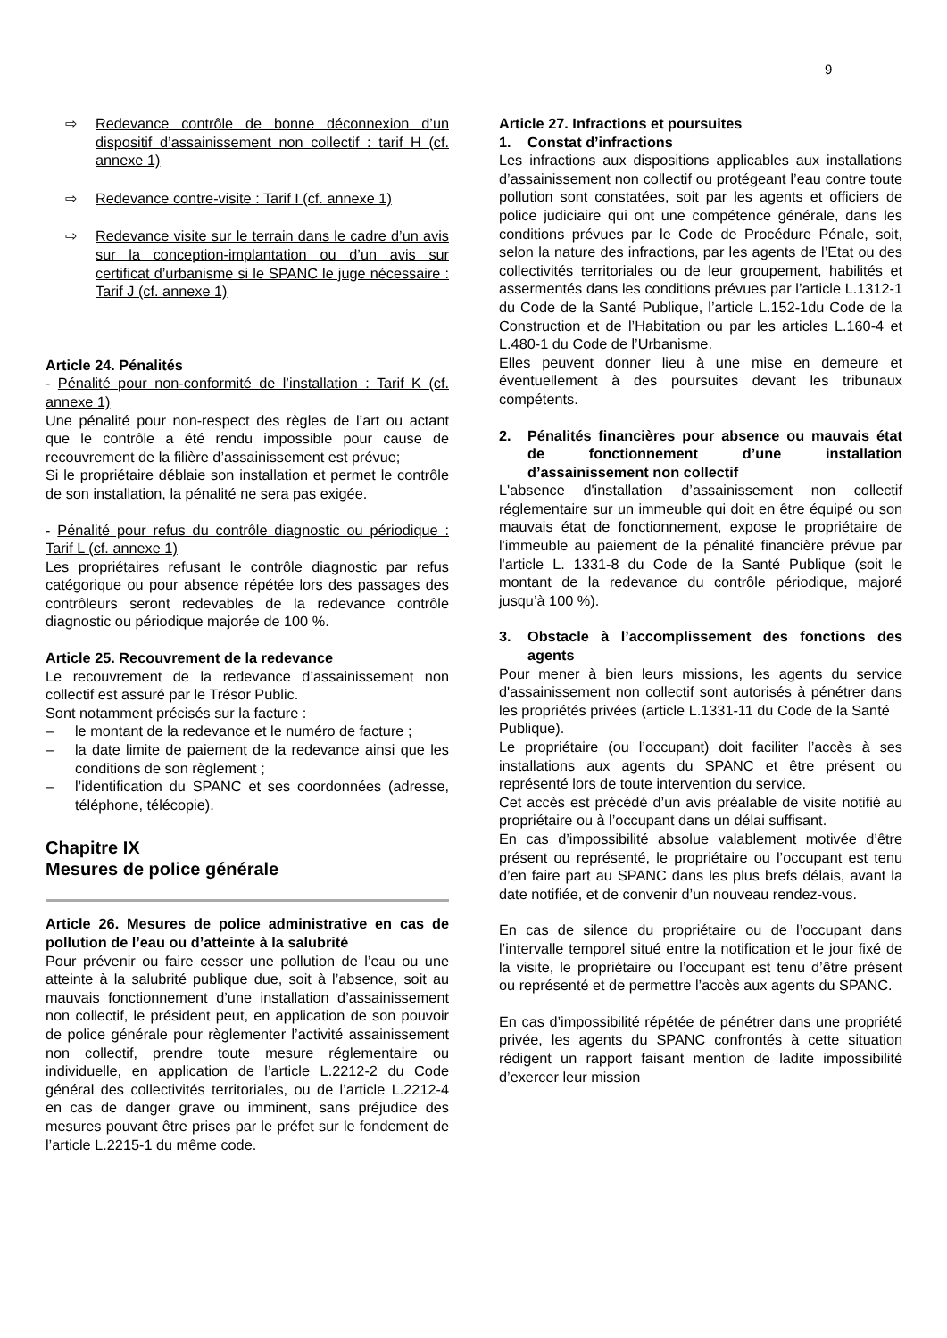9
⇨ Redevance contrôle de bonne déconnexion d’un dispositif d’assainissement non collectif : tarif H (cf. annexe 1)
⇨ Redevance contre-visite : Tarif I (cf. annexe 1)
⇨ Redevance visite sur le terrain dans le cadre d’un avis sur la conception-implantation ou d’un avis sur certificat d’urbanisme si le SPANC le juge nécessaire : Tarif J (cf. annexe 1)
Article 24. Pénalités
- Pénalité pour non-conformité de l’installation : Tarif K (cf. annexe 1)
Une pénalité pour non-respect des règles de l’art ou actant que le contrôle a été rendu impossible pour cause de recouvrement de la filière d’assainissement est prévue;
Si le propriétaire déblaie son installation et permet le contrôle de son installation, la pénalité ne sera pas exigée.
- Pénalité pour refus du contrôle diagnostic ou périodique : Tarif L (cf. annexe 1)
Les propriétaires refusant le contrôle diagnostic par refus catégorique ou pour absence répétée lors des passages des contrôleurs seront redevables de la redevance contrôle diagnostic ou périodique majorée de 100 %.
Article 25. Recouvrement de la redevance
Le recouvrement de la redevance d’assainissement non collectif est assuré par le Trésor Public.
Sont notamment précisés sur la facture :
– le montant de la redevance et le numéro de facture ;
– la date limite de paiement de la redevance ainsi que les conditions de son règlement ;
– l’identification du SPANC et ses coordonnées (adresse, téléphone, télécopie).
Chapitre IX
Mesures de police générale
Article 26. Mesures de police administrative en cas de pollution de l’eau ou d’atteinte à la salubrité
Pour prévenir ou faire cesser une pollution de l’eau ou une atteinte à la salubrité publique due, soit à l’absence, soit au mauvais fonctionnement d’une installation d’assainissement non collectif, le président peut, en application de son pouvoir de police générale pour règlementer l’activité assainissement non collectif, prendre toute mesure réglementaire ou individuelle, en application de l’article L.2212-2 du Code général des collectivités territoriales, ou de l’article L.2212-4 en cas de danger grave ou imminent, sans préjudice des mesures pouvant être prises par le préfet sur le fondement de l’article L.2215-1 du même code.
Article 27. Infractions et poursuites
1. Constat d’infractions
Les infractions aux dispositions applicables aux installations d’assainissement non collectif ou protégeant l’eau contre toute pollution sont constatées, soit par les agents et officiers de police judiciaire qui ont une compétence générale, dans les conditions prévues par le Code de Procédure Pénale, soit, selon la nature des infractions, par les agents de l’Etat ou des collectivités territoriales ou de leur groupement, habilités et assermentés dans les conditions prévues par l’article L.1312-1 du Code de la Santé Publique, l’article L.152-1du Code de la Construction et de l’Habitation ou par les articles L.160-4 et L.480-1 du Code de l’Urbanisme.
Elles peuvent donner lieu à une mise en demeure et éventuellement à des poursuites devant les tribunaux compétents.
2. Pénalités financières pour absence ou mauvais état de fonctionnement d’une installation d’assainissement non collectif
L'absence d'installation d’assainissement non collectif réglementaire sur un immeuble qui doit en être équipé ou son mauvais état de fonctionnement, expose le propriétaire de l'immeuble au paiement de la pénalité financière prévue par l'article L. 1331-8 du Code de la Santé Publique (soit le montant de la redevance du contrôle périodique, majoré jusqu’à 100 %).
3. Obstacle à l’accomplissement des fonctions des agents
Pour mener à bien leurs missions, les agents du service d'assainissement non collectif sont autorisés à pénétrer dans les propriétés privées (article L.1331-11 du Code de la Santé
Publique).
Le propriétaire (ou l’occupant) doit faciliter l’accès à ses installations aux agents du SPANC et être présent ou représenté lors de toute intervention du service.
Cet accès est précédé d’un avis préalable de visite notifié au propriétaire ou à l’occupant dans un délai suffisant.
En cas d’impossibilité absolue valablement motivée d’être présent ou représenté, le propriétaire ou l’occupant est tenu d’en faire part au SPANC dans les plus brefs délais, avant la date notifiée, et de convenir d’un nouveau rendez-vous.
En cas de silence du propriétaire ou de l’occupant dans l’intervalle temporel situé entre la notification et le jour fixé de la visite, le propriétaire ou l’occupant est tenu d’être présent ou représenté et de permettre l’accès aux agents du SPANC.
En cas d’impossibilité répétée de pénétrer dans une propriété privée, les agents du SPANC confrontés à cette situation rédigent un rapport faisant mention de ladite impossibilité d’exercer leur mission